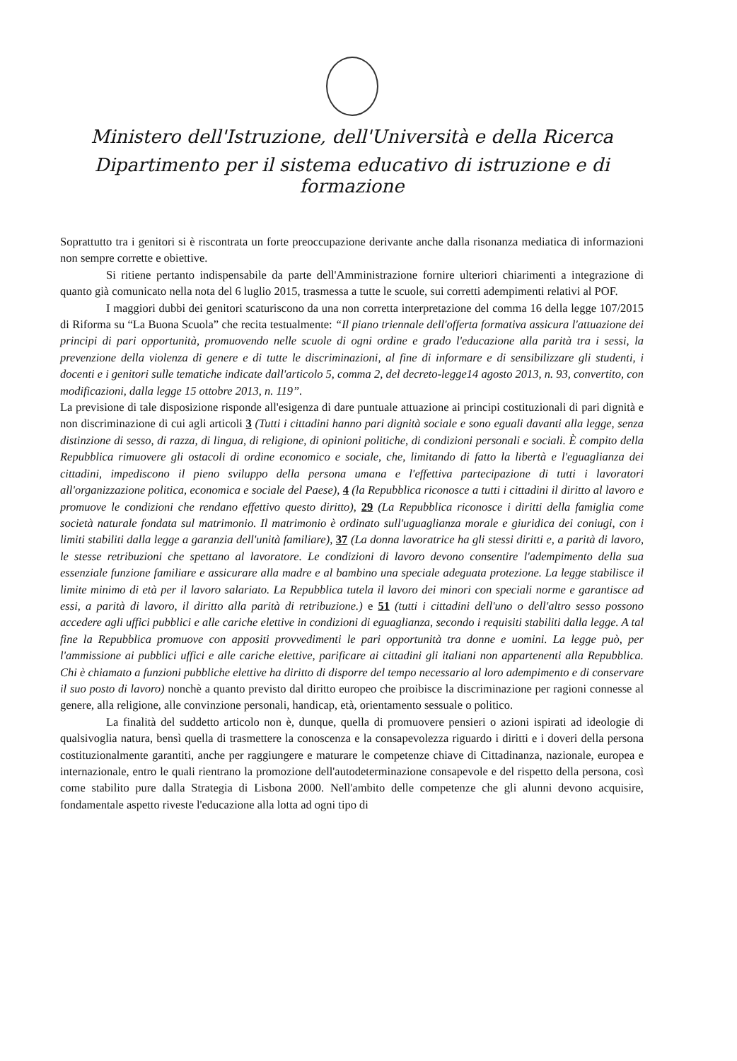Ministero dell'Istruzione, dell'Università e della Ricerca
Dipartimento per il sistema educativo di istruzione e di formazione
Soprattutto tra i genitori si è riscontrata un forte preoccupazione derivante anche dalla risonanza mediatica di informazioni non sempre corrette e obiettive.
Si ritiene pertanto indispensabile da parte dell'Amministrazione fornire ulteriori chiarimenti a integrazione di quanto già comunicato nella nota del 6 luglio 2015, trasmessa a tutte le scuole, sui corretti adempimenti relativi al POF.
I maggiori dubbi dei genitori scaturiscono da una non corretta interpretazione del comma 16 della legge 107/2015 di Riforma su “La Buona Scuola” che recita testualmente: “Il piano triennale dell'offerta formativa assicura l'attuazione dei principi di pari opportunità, promuovendo nelle scuole di ogni ordine e grado l'educazione alla parità tra i sessi, la prevenzione della violenza di genere e di tutte le discriminazioni, al fine di informare e di sensibilizzare gli studenti, i docenti e i genitori sulle tematiche indicate dall'articolo 5, comma 2, del decreto-legge14 agosto 2013, n. 93, convertito, con modificazioni, dalla legge 15 ottobre 2013, n. 119”.
La previsione di tale disposizione risponde all'esigenza di dare puntuale attuazione ai principi costituzionali di pari dignità e non discriminazione di cui agli articoli 3 (Tutti i cittadini hanno pari dignità sociale e sono eguali davanti alla legge, senza distinzione di sesso, di razza, di lingua, di religione, di opinioni politiche, di condizioni personali e sociali. È compito della Repubblica rimuovere gli ostacoli di ordine economico e sociale, che, limitando di fatto la libertà e l'eguaglianza dei cittadini, impediscono il pieno sviluppo della persona umana e l'effettiva partecipazione di tutti i lavoratori all'organizzazione politica, economica e sociale del Paese), 4 (la Repubblica riconosce a tutti i cittadini il diritto al lavoro e promuove le condizioni che rendano effettivo questo diritto), 29 (La Repubblica riconosce i diritti della famiglia come società naturale fondata sul matrimonio. Il matrimonio è ordinato sull'uguaglianza morale e giuridica dei coniugi, con i limiti stabiliti dalla legge a garanzia dell'unità familiare), 37 (La donna lavoratrice ha gli stessi diritti e, a parità di lavoro, le stesse retribuzioni che spettano al lavoratore. Le condizioni di lavoro devono consentire l'adempimento della sua essenziale funzione familiare e assicurare alla madre e al bambino una speciale adeguata protezione. La legge stabilisce il limite minimo di età per il lavoro salariato. La Repubblica tutela il lavoro dei minori con speciali norme e garantisce ad essi, a parità di lavoro, il diritto alla parità di retribuzione.) e 51 (tutti i cittadini dell'uno o dell'altro sesso possono accedere agli uffici pubblici e alle cariche elettive in condizioni di eguaglianza, secondo i requisiti stabiliti dalla legge. A tal fine la Repubblica promuove con appositi provvedimenti le pari opportunità tra donne e uomini. La legge può, per l'ammissione ai pubblici uffici e alle cariche elettive, parificare ai cittadini gli italiani non appartenenti alla Repubblica. Chi è chiamato a funzioni pubbliche elettive ha diritto di disporre del tempo necessario al loro adempimento e di conservare il suo posto di lavoro) nonchè a quanto previsto dal diritto europeo che proibisce la discriminazione per ragioni connesse al genere, alla religione, alle convinzione personali, handicap, età, orientamento sessuale o politico.
La finalità del suddetto articolo non è, dunque, quella di promuovere pensieri o azioni ispirati ad ideologie di qualsivoglia natura, bensì quella di trasmettere la conoscenza e la consapevolezza riguardo i diritti e i doveri della persona costituzionalmente garantiti, anche per raggiungere e maturare le competenze chiave di Cittadinanza, nazionale, europea e internazionale, entro le quali rientrano la promozione dell'autodeterminazione consapevole e del rispetto della persona, così come stabilito pure dalla Strategia di Lisbona 2000. Nell'ambito delle competenze che gli alunni devono acquisire, fondamentale aspetto riveste l'educazione alla lotta ad ogni tipo di